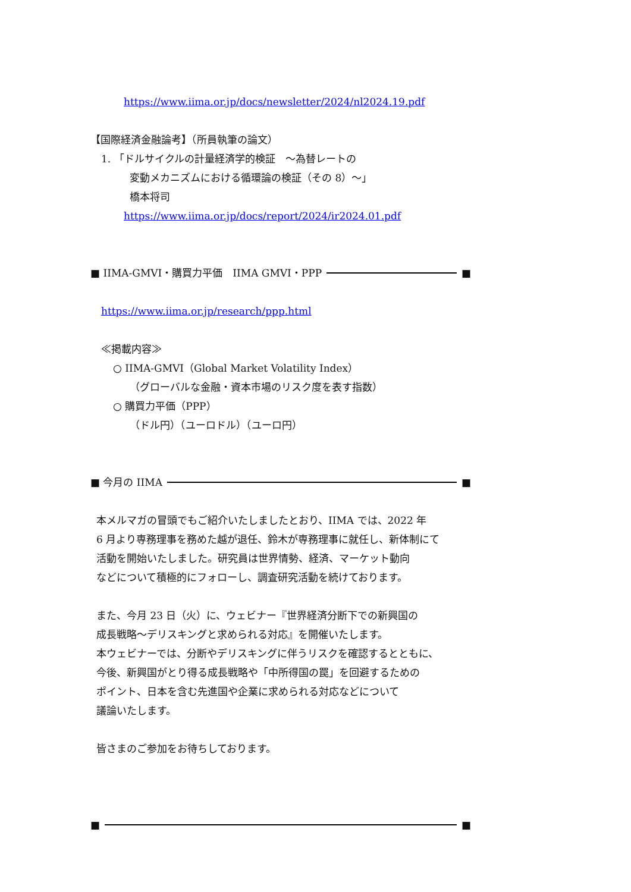https://www.iima.or.jp/docs/newsletter/2024/nl2024.19.pdf
【国際経済金融論考】（所員執筆の論文）
1. 「ドルサイクルの計量経済学的検証　～為替レートの
変動メカニズムにおける循環論の検証（その 8）～」
橋本将司
https://www.iima.or.jp/docs/report/2024/ir2024.01.pdf
■ IIMA-GMVI・購買力平価　IIMA GMVI・PPP ■
https://www.iima.or.jp/research/ppp.html
≪掲載内容≫
○ IIMA-GMVI（Global Market Volatility Index）
（グローバルな金融・資本市場のリスク度を表す指数）
○ 購買力平価（PPP）
（ドル円）（ユーロドル）（ユーロ円）
■ 今月の IIMA ■
本メルマガの冒頭でもご紹介いたしましたとおり、IIMA では、2022 年
6 月より専務理事を務めた越が退任、鈴木が専務理事に就任し、新体制にて
活動を開始いたしました。研究員は世界情勢、経済、マーケット動向
などについて積極的にフォローし、調査研究活動を続けております。
また、今月 23 日（火）に、ウェビナー『世界経済分断下での新興国の
成長戦略～デリスキングと求められる対応』を開催いたします。
本ウェビナーでは、分断やデリスキングに伴うリスクを確認するとともに、
今後、新興国がとり得る成長戦略や「中所得国の罠」を回避するための
ポイント、日本を含む先進国や企業に求められる対応などについて
議論いたします。
皆さまのご参加をお待ちしております。
■ ■